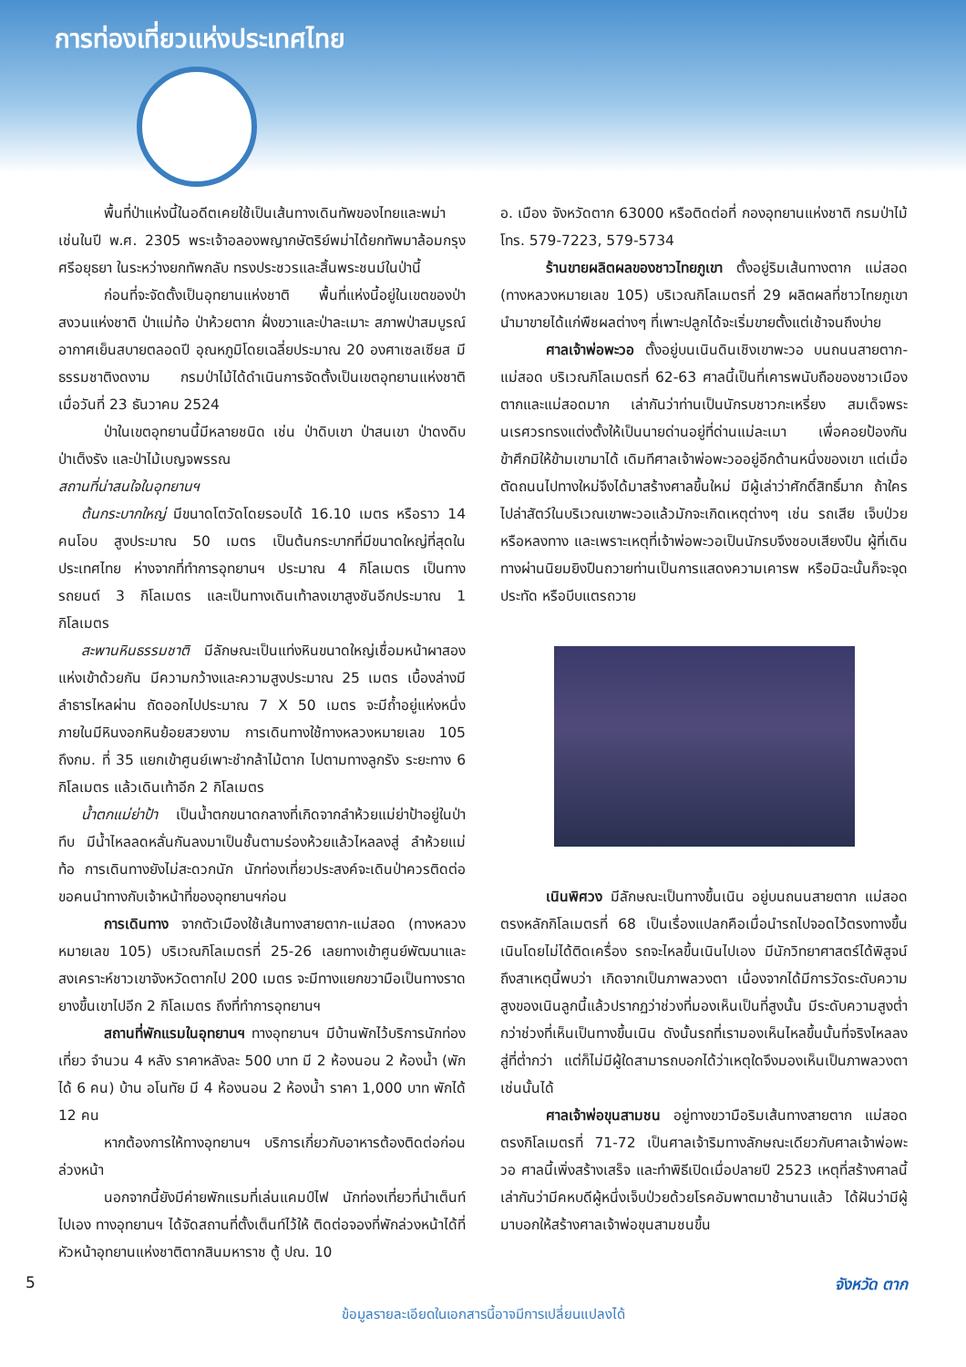การท่องเที่ยวแห่งประเทศไทย
พื้นที่ป่าแห่งนี้ในอดีตเคยใช้เป็นเส้นทางเดินทัพของไทยและพม่า เช่นในปี พ.ศ. 2305 พระเจ้าอลองพญากษัตริย์พม่าได้ยกทัพมาล้อมกรุงศรีอยุธยา ในระหว่างยกทัพกลับ ทรงประชวรและสิ้นพระชนม์ในป่านี้
ก่อนที่จะจัดตั้งเป็นอุทยานแห่งชาติ พื้นที่แห่งนี้อยู่ในเขตของป่าสงวนแห่งชาติ ป่าแม่ท้อ ป่าห้วยตาก ฝั่งขวาและป่าละเมาะ สภาพป่าสมบูรณ์ อากาศเย็นสบายตลอดปี อุณหภูมิโดยเฉลี่ยประมาณ 20 องศาเซลเซียส มีธรรมชาติงดงาม กรมป่าไม้ได้ดำเนินการจัดตั้งเป็นเขตอุทยานแห่งชาติ เมื่อวันที่ 23 ธันวาคม 2524
ป่าในเขตอุทยานนี้มีหลายชนิด เช่น ป่าดิบเขา ป่าสนเขา ป่าดงดิบ ป่าเต็งรัง และป่าไม้เบญจพรรณ
สถานที่น่าสนใจในอุทยานฯ
ต้นกระบากใหญ่ มีขนาดโตวัดโดยรอบได้ 16.10 เมตร หรือราว 14 คนโอบ สูงประมาณ 50 เมตร เป็นต้นกระบากที่มีขนาดใหญ่ที่สุดในประเทศไทย ห่างจากที่ทำการอุทยานฯ ประมาณ 4 กิโลเมตร เป็นทางรถยนต์ 3 กิโลเมตร และเป็นทางเดินเท้าลงเขาสูงชันอีกประมาณ 1 กิโลเมตร
สะพานหินธรรมชาติ มีลักษณะเป็นแท่งหินขนาดใหญ่เชื่อมหน้าผาสองแห่งเข้าด้วยกัน มีความกว้างและความสูงประมาณ 25 เมตร เบื้องล่างมีลำธารไหลผ่าน ถัดออกไปประมาณ 7 X 50 เมตร จะมีถ้ำอยู่แห่งหนึ่ง ภายในมีหินงอกหินย้อยสวยงาม การเดินทางใช้ทางหลวงหมายเลข 105 ถึงกม. ที่ 35 แยกเข้าศูนย์เพาะชำกล้าไม้ตาก ไปตามทางลูกรัง ระยะทาง 6 กิโลเมตร แล้วเดินเท้าอีก 2 กิโลเมตร
น้ำตกแม่ย่าป้า เป็นน้ำตกขนาดกลางที่เกิดจากลำห้วยแม่ย่าป้าอยู่ในป่าทึบ มีน้ำไหลลดหลั่นกันลงมาเป็นชั้นตามร่องห้วยแล้วไหลลงสู่ ลำห้วยแม่ท้อ การเดินทางยังไม่สะดวกนัก นักท่องเที่ยวประสงค์จะเดินป่าควรติดต่อขอคนนำทางกับเจ้าหน้าที่ของอุทยานฯก่อน
การเดินทาง จากตัวเมืองใช้เส้นทางสายตาก-แม่สอด (ทางหลวงหมายเลข 105) บริเวณกิโลเมตรที่ 25-26 เลยทางเข้าศูนย์พัฒนาและสงเคราะห์ชาวเขาจังหวัดตากไป 200 เมตร จะมีทางแยกขวามือเป็นทางราดยางขึ้นเขาไปอีก 2 กิโลเมตร ถึงที่ทำการอุทยานฯ
สถานที่พักแรมในอุทยานฯ ทางอุทยานฯ มีบ้านพักไว้บริการนักท่องเที่ยว จำนวน 4 หลัง ราคาหลังละ 500 บาท มี 2 ห้องนอน 2 ห้องน้ำ (พักได้ 6 คน) บ้าน อโนทัย มี 4 ห้องนอน 2 ห้องน้ำ ราคา 1,000 บาท พักได้ 12 คน
หากต้องการให้ทางอุทยานฯ บริการเกี่ยวกับอาหารต้องติดต่อก่อนล่วงหน้า
นอกจากนี้ยังมีค่ายพักแรมที่เล่นแคมป์ไฟ นักท่องเที่ยวที่นำเต็นท์ไปเอง ทางอุทยานฯ ได้จัดสถานที่ตั้งเต็นท์ไว้ให้ ติดต่อจองที่พักล่วงหน้าได้ที่ หัวหน้าอุทยานแห่งชาติตากสินมหาราช ตู้ ปณ. 10
อ. เมือง จังหวัดตาก 63000 หรือติดต่อที่ กองอุทยานแห่งชาติ กรมป่าไม้ โทร. 579-7223, 579-5734
ร้านขายผลิตผลของชาวไทยภูเขา ตั้งอยู่ริมเส้นทางตาก แม่สอด (ทางหลวงหมายเลข 105) บริเวณกิโลเมตรที่ 29 ผลิตผลที่ชาวไทยภูเขานำมาขายได้แก่พืชผลต่างๆ ที่เพาะปลูกได้จะเริ่มขายตั้งแต่เช้าจนถึงบ่าย
ศาลเจ้าพ่อพะวอ ตั้งอยู่บนเนินดินเชิงเขาพะวอ บนถนนสายตาก-แม่สอด บริเวณกิโลเมตรที่ 62-63 ศาลนี้เป็นที่เคารพนับถือของชาวเมืองตากและแม่สอดมาก เล่ากันว่าท่านเป็นนักรบชาวกะเหรี่ยง สมเด็จพระนเรศวรทรงแต่งตั้งให้เป็นนายด่านอยู่ที่ด่านแม่ละเมา เพื่อคอยป้องกันข้าศึกมิให้ข้ามเขามาได้ เดิมทีศาลเจ้าพ่อพะวออยู่อีกด้านหนึ่งของเขา แต่เมื่อตัดถนนไปทางใหม่จึงได้มาสร้างศาลขึ้นใหม่ มีผู้เล่าว่าศักดิ์สิทธิ์มาก ถ้าใครไปล่าสัตว์ในบริเวณเขาพะวอแล้วมักจะเกิดเหตุต่างๆ เช่น รถเสีย เจ็บป่วย หรือหลงทาง และเพราะเหตุที่เจ้าพ่อพะวอเป็นนักรบจึงชอบเสียงปืน ผู้ที่เดินทางผ่านนิยมยิงปืนถวายท่านเป็นการแสดงความเคารพ หรือมิฉะนั้นก็จะจุดประทัด หรือบีบแตรถวาย
เนินพิศวง มีลักษณะเป็นทางขึ้นเนิน อยู่บนถนนสายตาก แม่สอด ตรงหลักกิโลเมตรที่ 68 เป็นเรื่องแปลกคือเมื่อนำรถไปจอดไว้ตรงทางขึ้นเนินโดยไม่ได้ติดเครื่อง รถจะไหลขึ้นเนินไปเอง มีนักวิทยาศาสตร์ได้พิสูจน์ถึงสาเหตุนี้พบว่า เกิดจากเป็นภาพลวงตา เนื่องจากได้มีการวัดระดับความสูงของเนินลูกนี้แล้วปรากฏว่าช่วงที่มองเห็นเป็นที่สูงนั้น มีระดับความสูงต่ำกว่าช่วงที่เห็นเป็นทางขึ้นเนิน ดังนั้นรถที่เรามองเห็นไหลขึ้นนั้นที่จริงไหลลงสู่ที่ต่ำกว่า แต่ก็ไม่มีผู้ใดสามารถบอกได้ว่าเหตุใดจึงมองเห็นเป็นภาพลวงตาเช่นนั้นได้
ศาลเจ้าพ่อขุนสามชน อยู่ทางขวามือริมเส้นทางสายตาก แม่สอด ตรงกิโลเมตรที่ 71-72 เป็นศาลเจ้าริมทางลักษณะเดียวกับศาลเจ้าพ่อพะวอ ศาลนี้เพิ่งสร้างเสร็จ และทำพิธีเปิดเมื่อปลายปี 2523 เหตุที่สร้างศาลนี้เล่ากันว่ามีคหบดีผู้หนึ่งเจ็บป่วยด้วยโรคอัมพาตมาช้านานแล้ว ได้ฝันว่ามีผู้มาบอกให้สร้างศาลเจ้าพ่อขุนสามชนขึ้น
5 จังหวัด ตาก
ข้อมูลรายละเอียดในเอกสารนี้อาจมีการเปลี่ยนแปลงได้